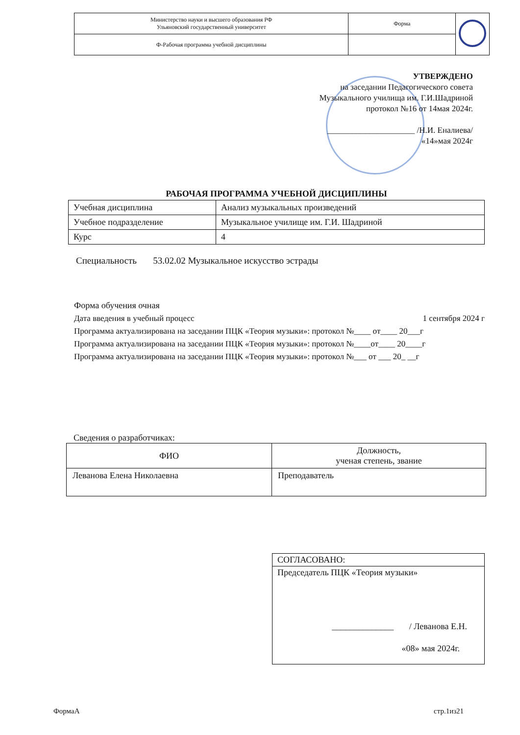| Министерство науки и высшего образования РФ Ульяновский государственный университет | Форма | |
| Ф-Рабочая программа учебной дисциплины | | |
УТВЕРЖДЕНО
на заседании Педагогического совета
Музыкального училища им. Г.И.Шадриной
протокол №16 от 14мая 2024г.
_____________________ /Н.И. Еналиева/
«14»мая 2024г
РАБОЧАЯ ПРОГРАММА УЧЕБНОЙ ДИСЦИПЛИНЫ
| Учебная дисциплина | Анализ музыкальных произведений |
| Учебное подразделение | Музыкальное училище им. Г.И. Шадриной |
| Курс | 4 |
Специальность 53.02.02 Музыкальное искусство эстрады
Форма обучения очная
Дата введения в учебный процесс 1 сентября 2024 г
Программа актуализирована на заседании ПЦК «Теория музыки»: протокол №____ от____ 20___г
Программа актуализирована на заседании ПЦК «Теория музыки»: протокол №____от____ 20____г
Программа актуализирована на заседании ПЦК «Теория музыки»: протокол №___ от ___ 20_ __г
Сведения о разработчиках:
| ФИО | Должность, ученая степень, звание |
| --- | --- |
| Леванова Елена Николаевна | Преподаватель |
СОГЛАСОВАНО:
Председатель ПЦК «Теория музыки»
______________ / Леванова Е.Н.
«08» мая 2024г.
ФормаА стр.1из21